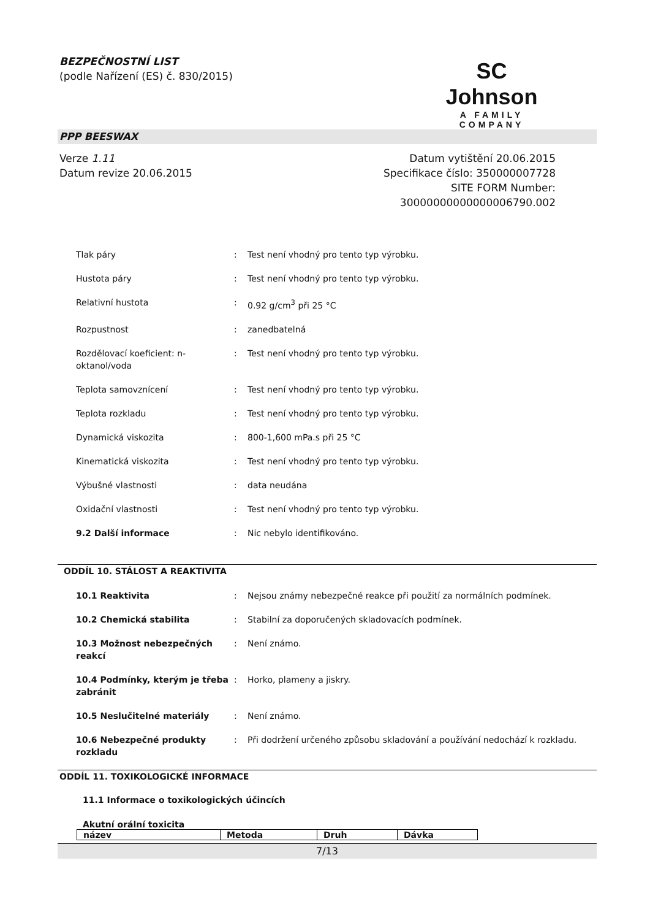BEZPEČNOSTNÍ LIST
(podle Nařízení (ES) č. 830/2015)
SC Johnson
A FAMILY COMPANY
PPP BEESWAX
Verze 1.11
Datum revize 20.06.2015
Datum vytištění 20.06.2015
Specifikace číslo: 350000007728
SITE FORM Number:
30000000000000006790.002
| Tlak páry | : | Test není vhodný pro tento typ výrobku. |
| Hustota páry | : | Test není vhodný pro tento typ výrobku. |
| Relativní hustota | : | 0.92 g/cm<sup>3</sup> při 25 °C |
| Rozpustnost | : | zanedbatelná |
| Rozdělovací koeficient: n- oktanol/voda | : | Test není vhodný pro tento typ výrobku. |
| Teplota samovznícení | : | Test není vhodný pro tento typ výrobku. |
| Teplota rozkladu | : | Test není vhodný pro tento typ výrobku. |
| Dynamická viskozita | : | 800-1,600 mPa.s při 25 °C |
| Kinematická viskozita | : | Test není vhodný pro tento typ výrobku. |
| Výbušné vlastnosti | : | data neudána |
| Oxidační vlastnosti | : | Test není vhodný pro tento typ výrobku. |
| 9.2 Další informace | : | Nic nebylo identifikováno. |
ODDÍL 10. STÁLOST A REAKTIVITA
| 10.1 Reaktivita | : | Nejsou známy nebezpečné reakce při použití za normálních podmínek. |
| 10.2 Chemická stabilita | : | Stabilní za doporučených skladovacích podmínek. |
| 10.3 Možnost nebezpečných reakcí | : | Není známo. |
| 10.4 Podmínky, kterým je třeba zabránit | : | Horko, plameny a jiskry. |
| 10.5 Neslučitelné materiály | : | Není známo. |
| 10.6 Nebezpečné produkty rozkladu | : | Při dodržení určeného způsobu skladování a používání nedochází k rozkladu. |
ODDÍL 11. TOXIKOLOGICKÉ INFORMACE
11.1 Informace o toxikologických účincích
Akutní orální toxicita
| název | Metoda | Druh | Dávka |
| --- | --- | --- | --- |
7/13